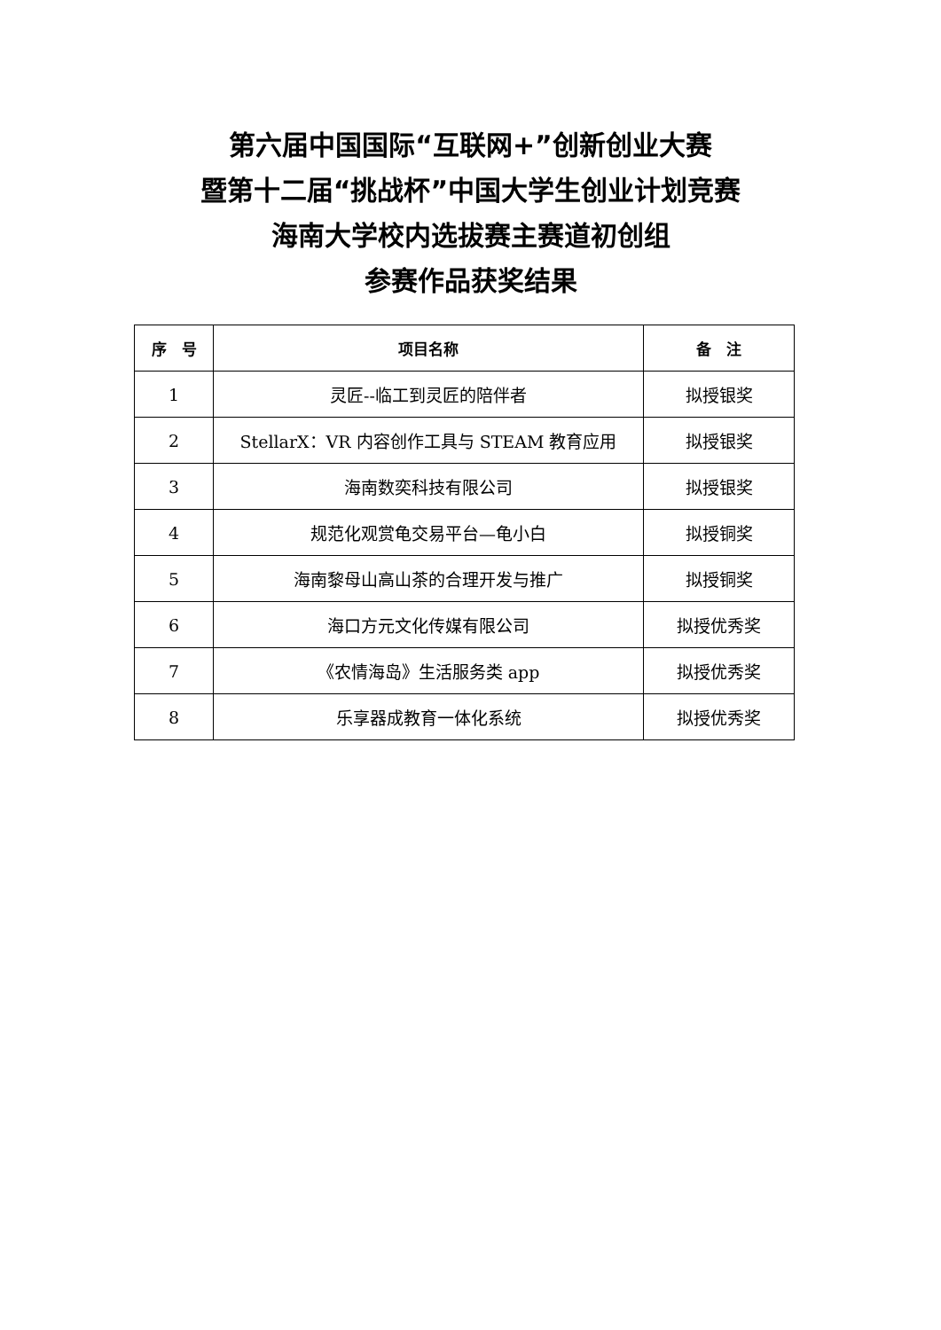第六届中国国际“互联网+”创新创业大赛
暨第十二届“挑战杯”中国大学生创业计划竞赛
海南大学校内选拔赛主赛道初创组
参赛作品获奖结果
| 序 号 | 项目名称 | 备 注 |
| --- | --- | --- |
| 1 | 灵匠--临工到灵匠的陪伴者 | 拟授银奖 |
| 2 | StellarX：VR 内容创作工具与 STEAM 教育应用 | 拟授银奖 |
| 3 | 海南数奕科技有限公司 | 拟授银奖 |
| 4 | 规范化观赏龟交易平台—龟小白 | 拟授铜奖 |
| 5 | 海南黎母山高山茶的合理开发与推广 | 拟授铜奖 |
| 6 | 海口方元文化传媒有限公司 | 拟授优秀奖 |
| 7 | 《农情海岛》生活服务类 app | 拟授优秀奖 |
| 8 | 乐享器成教育一体化系统 | 拟授优秀奖 |